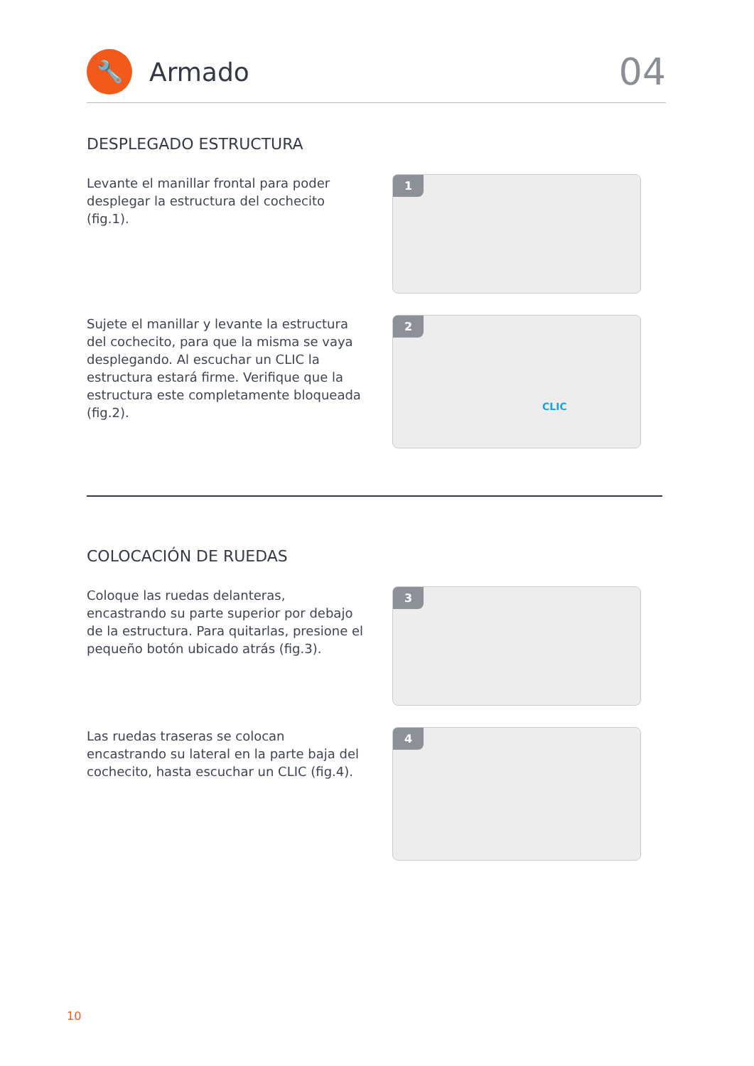🔧
Armado
04
DESPLEGADO ESTRUCTURA
Levante el manillar frontal para poder desplegar la estructura del cochecito (fig.1).
1
Sujete el manillar y levante la estructura del cochecito, para que la misma se vaya desplegando. Al escuchar un CLIC la estructura estará firme. Verifique que la estructura este completamente bloqueada (fig.2).
2
CLIC
COLOCACIÓN DE RUEDAS
Coloque las ruedas delanteras, encastrando su parte superior por debajo de la estructura. Para quitarlas, presione el pequeño botón ubicado atrás (fig.3).
3
Las ruedas traseras se colocan encastrando su lateral en la parte baja del cochecito, hasta escuchar un CLIC (fig.4).
4
10